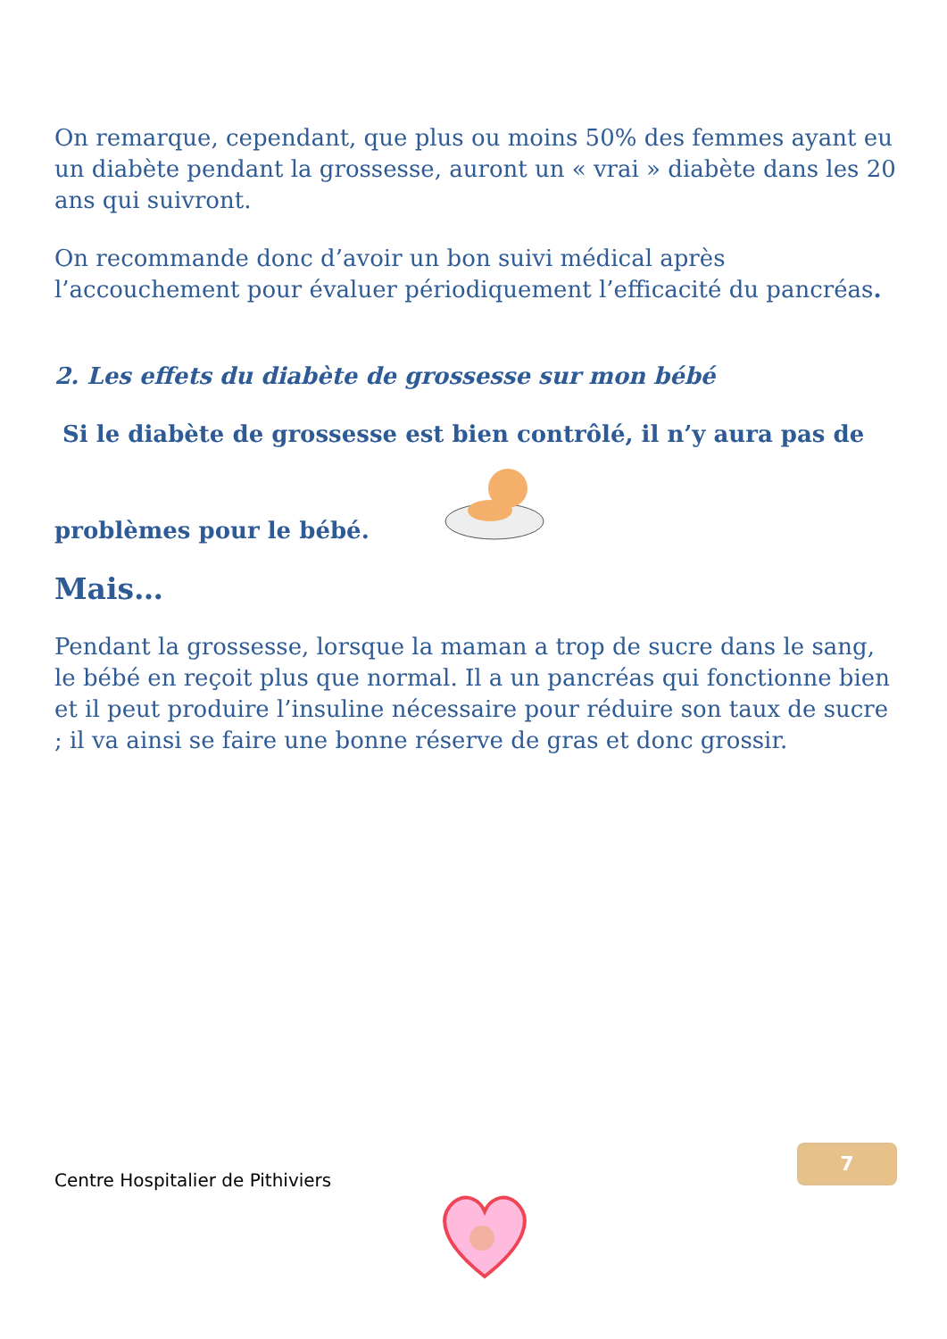On remarque, cependant, que plus ou moins 50% des femmes ayant eu un diabète pendant la grossesse, auront un « vrai » diabète dans les 20 ans qui suivront.
On recommande donc d’avoir un bon suivi médical après l’accouchement pour évaluer périodiquement l’efficacité du pancréas.
2. Les effets du diabète de grossesse sur mon bébé
Si le diabète de grossesse est bien contrôlé, il n’y aura pas de
problèmes pour le bébé.
Mais…
Pendant la grossesse, lorsque la maman a trop de sucre dans le sang, le bébé en reçoit plus que normal. Il a un pancréas qui fonctionne bien et il peut produire l’insuline nécessaire pour réduire son taux de sucre ; il va ainsi se faire une bonne réserve de gras et donc grossir.
Centre Hospitalier de Pithiviers
7